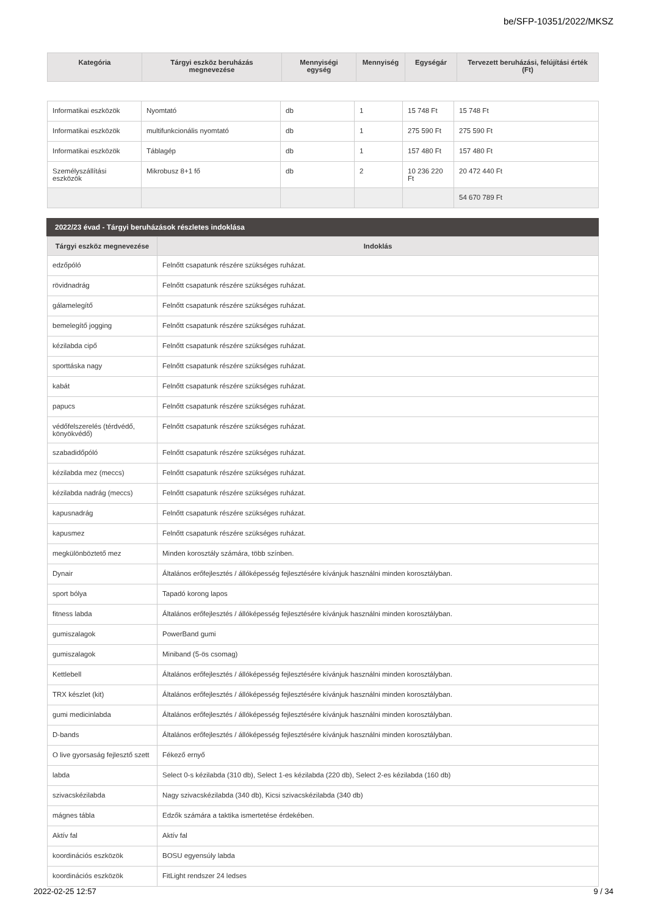be/SFP-10351/2022/MKSZ
| Kategória | Tárgyi eszköz beruházás megnevezése | Mennyiségi egység | Mennyiség | Egységár | Tervezett beruházási, felújítási érték (Ft) |
| --- | --- | --- | --- | --- | --- |
| Informatikai eszközök | Nyomtató | db | 1 | 15 748 Ft | 15 748 Ft |
| Informatikai eszközök | multifunkcionális nyomtató | db | 1 | 275 590 Ft | 275 590 Ft |
| Informatikai eszközök | Táblagép | db | 1 | 157 480 Ft | 157 480 Ft |
| Személyszállítási eszközök | Mikrobusz 8+1 fő | db | 2 | 10 236 220 Ft | 20 472 440 Ft |
| | | | | | 54 670 789 Ft |
2022/23 évad - Tárgyi beruházások részletes indoklása
| Tárgyi eszköz megnevezése | Indoklás |
| --- | --- |
| edzőpóló | Felnőtt csapatunk részére szükséges ruházat. |
| rövidnadrág | Felnőtt csapatunk részére szükséges ruházat. |
| gálamelegítő | Felnőtt csapatunk részére szükséges ruházat. |
| bemelegítő jogging | Felnőtt csapatunk részére szükséges ruházat. |
| kézilabda cipő | Felnőtt csapatunk részére szükséges ruházat. |
| sporttáska nagy | Felnőtt csapatunk részére szükséges ruházat. |
| kabát | Felnőtt csapatunk részére szükséges ruházat. |
| papucs | Felnőtt csapatunk részére szükséges ruházat. |
| védőfelszerelés (térdvédő, könyökvédő) | Felnőtt csapatunk részére szükséges ruházat. |
| szabadidőpóló | Felnőtt csapatunk részére szükséges ruházat. |
| kézilabda mez (meccs) | Felnőtt csapatunk részére szükséges ruházat. |
| kézilabda nadrág (meccs) | Felnőtt csapatunk részére szükséges ruházat. |
| kapusnadrág | Felnőtt csapatunk részére szükséges ruházat. |
| kapusmez | Felnőtt csapatunk részére szükséges ruházat. |
| megkülönböztető mez | Minden korosztály számára, több színben. |
| Dynair | Általános erőfejlesztés / állóképesség fejlesztésére kívánjuk használni minden korosztályban. |
| sport bólya | Tapadó korong lapos |
| fitness labda | Általános erőfejlesztés / állóképesség fejlesztésére kívánjuk használni minden korosztályban. |
| gumiszalagok | PowerBand gumi |
| gumiszalagok | Miniband (5-ös csomag) |
| Kettlebell | Általános erőfejlesztés / állóképesség fejlesztésére kívánjuk használni minden korosztályban. |
| TRX készlet (kit) | Általános erőfejlesztés / állóképesség fejlesztésére kívánjuk használni minden korosztályban. |
| gumi medicinlabda | Általános erőfejlesztés / állóképesség fejlesztésére kívánjuk használni minden korosztályban. |
| D-bands | Általános erőfejlesztés / állóképesség fejlesztésére kívánjuk használni minden korosztályban. |
| O live gyorsaság fejlesztő szett | Fékező ernyő |
| labda | Select 0-s kézilabda (310 db), Select 1-es kézilabda (220 db), Select 2-es kézilabda (160 db) |
| szivacskézilabda | Nagy szivacskézilabda (340 db), Kicsi szivacskézilabda (340 db) |
| mágnes tábla | Edzők számára a taktika ismertetése érdekében. |
| Aktív fal | Aktív fal |
| koordinációs eszközök | BOSU egyensúly labda |
| koordinációs eszközök | FitLight rendszer 24 ledses |
2022-02-25 12:57 9 / 34